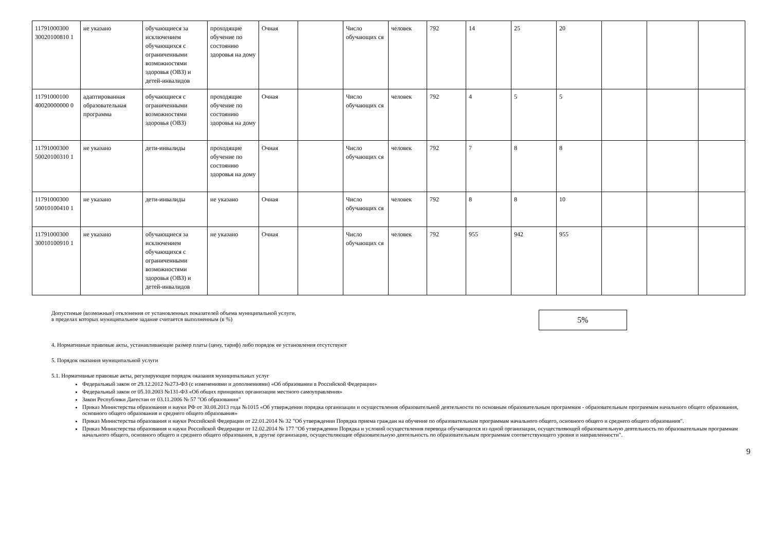| 11791000300 30020100810 1 | не указано | обучающиеся за исключением обучающихся с ограниченными возможностями здоровья (ОВЗ) и детей-инвалидов | проходящие обучение по состоянию здоровья на дому | Очная | | Число обучающих ся | человек | 792 | 14 | 25 | 20 | | | |
| 11791000100 40020000000 0 | адаптированная образовательная программа | обучающиеся с ограниченными возможностями здоровья (ОВЗ) | проходящие обучение по состоянию здоровья на дому | Очная | | Число обучающих ся | человек | 792 | 4 | 5 | 5 | | | |
| 11791000300 50020100310 1 | не указано | дети-инвалиды | проходящие обучение по состоянию здоровья на дому | Очная | | Число обучающих ся | человек | 792 | 7 | 8 | 8 | | | |
| 11791000300 50010100410 1 | не указано | дети-инвалиды | не указано | Очная | | Число обучающих ся | человек | 792 | 8 | 8 | 10 | | | |
| 11791000300 30010100910 1 | не указано | обучающиеся за исключением обучающихся с ограниченными возможностями здоровья (ОВЗ) и детей-инвалидов | не указано | Очная | | Число обучающих ся | человек | 792 | 955 | 942 | 955 | | | |
Допустимые (возможные) отклонения от установленных показателей объема муниципальной услуги,
в пределах которых муниципальное задание считается выполненным (в %)
5%
4. Нормативные правовые акты, устанавливающие размер платы (цену, тариф) либо порядок ее установления отсутствуют
5. Порядок оказания муниципальной услуги
5.1. Нормативные правовые акты, регулирующие порядок оказания муниципальных услуг
Федеральный закон от 29.12.2012 №273-ФЗ (с изменениями и дополнениями) «Об образовании в Российской Федерации»
Федеральный закон от 05.10.2003 №131-ФЗ «Об общих принципах организации местного самоуправления»
Закон Республики Дагестан от 03.11.2006 № 57 "Об образовании"
Приказ Министерства образования и науки РФ от 30.08.2013 года №1015 «Об утверждении порядка организации и осуществления образовательной деятельности по основным образовательным программам - образовательным программам начального общего образования, основного общего образования и среднего общего образования»
Приказ Министерства образования и науки Российской Федерации от 22.01.2014 № 32 "Об утверждении Порядка приема граждан на обучение по образовательным программам начального общего, основного общего и среднего общего образования".
Приказ Министерства образования и науки Российской Федерации от 12.02.2014 № 177 "Об утверждении Порядка и условий осуществления перевода обучающихся из одной организации, осуществляющей образовательную деятельность по образовательным программам начального общего, основного общего и среднего общего образования, в другие организации, осуществляющие образовательную деятельность по образовательным программам соответствующего уровня и направленности".
9